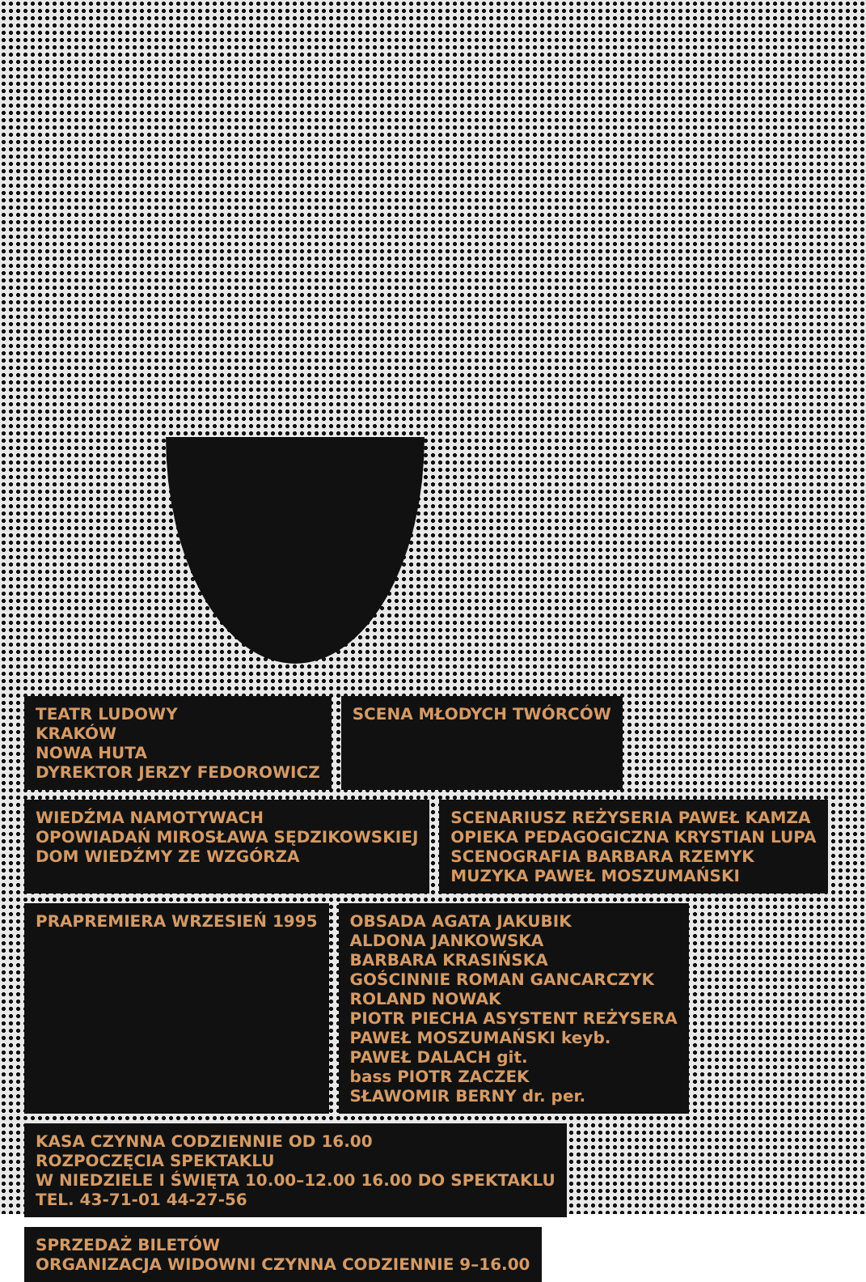TEATR LUDOWY
KRAKÓW
NOWA HUTA
DYREKTOR JERZY FEDOROWICZ
SCENA MŁODYCH TWÓRCÓW
WIEDŹMA NAMOTYWACH
OPOWIADAŃ MIROSŁAWA SĘDZIKOWSKIEJ
DOM WIEDŹMY ZE WZGÓRZA
SCENARIUSZ REŻYSERIA PAWEŁ KAMZA
OPIEKA PEDAGOGICZNA KRYSTIAN LUPA
SCENOGRAFIA BARBARA RZEMYK
MUZYKA PAWEŁ MOSZUMAŃSKI
PRAPREMIERA WRZESIEŃ 1995
OBSADA AGATA JAKUBIK
ALDONA JANKOWSKA
BARBARA KRASIŃSKA
GOŚCINNIE ROMAN GANCARCZYK
ROLAND NOWAK
PIOTR PIECHA ASYSTENT REŻYSERA
PAWEŁ MOSZUMAŃSKI keyb.
PAWEŁ DALACH git.
bass PIOTR ZACZEK
SŁAWOMIR BERNY dr. per.
KASA CZYNNA CODZIENNIE OD 16.00
ROZPOCZĘCIA SPEKTAKLU
W NIEDZIELE I ŚWIĘTA 10.00–12.00 16.00 DO SPEKTAKLU
TEL. 43-71-01 44-27-56
SPRZEDAŻ BILETÓW
ORGANIZACJA WIDOWNI CZYNNA CODZIENNIE 9–16.00